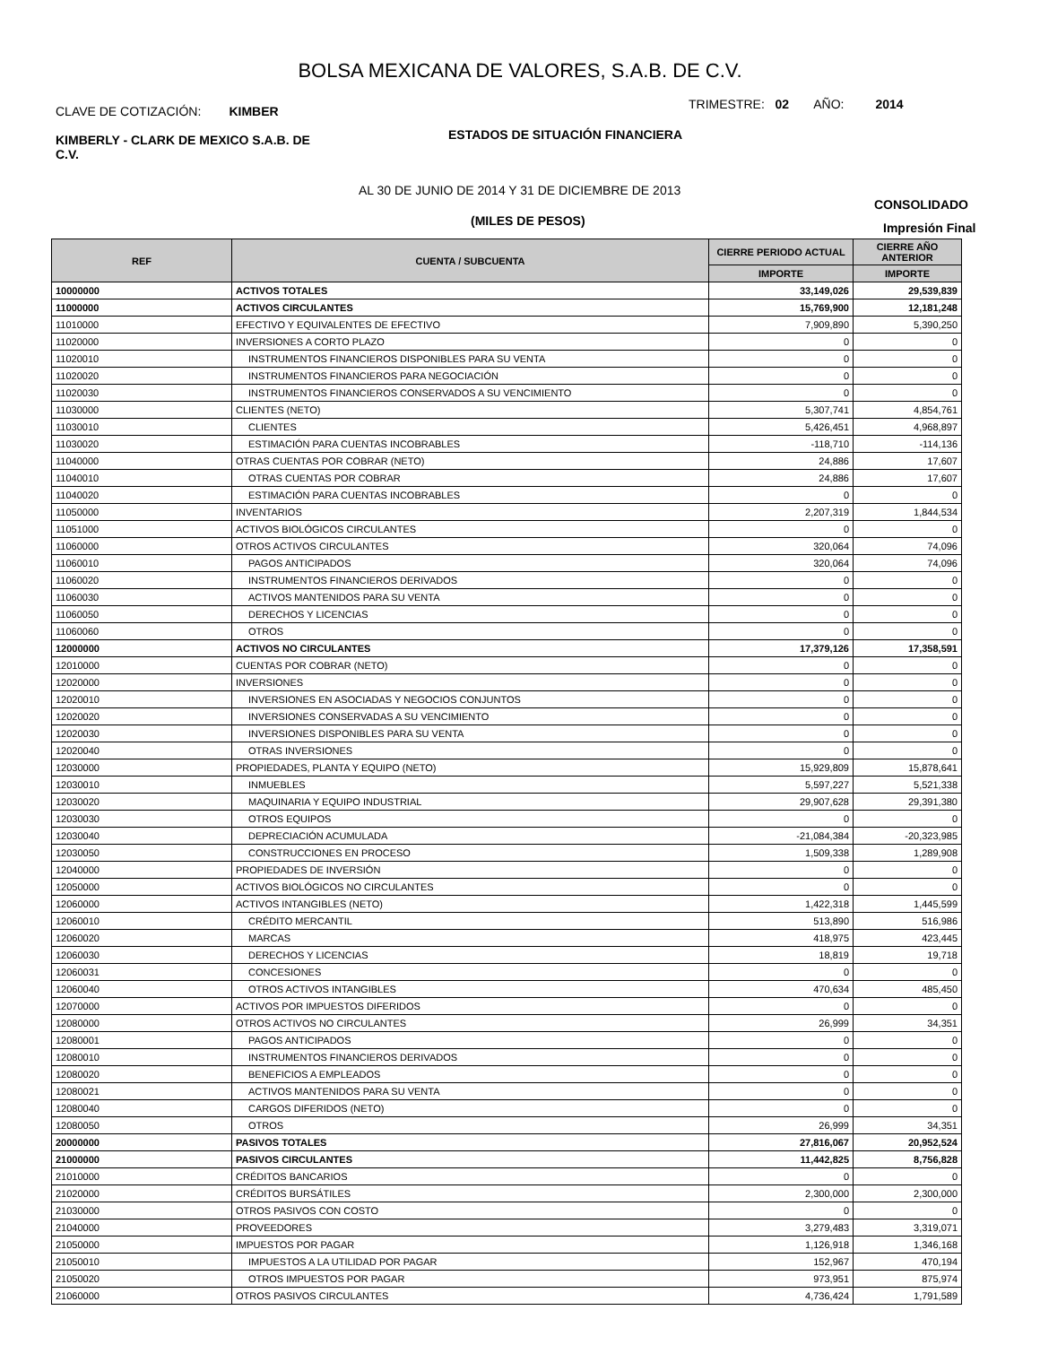BOLSA MEXICANA DE VALORES, S.A.B. DE C.V.
CLAVE DE COTIZACIÓN: KIMBER
TRIMESTRE: 02 AÑO: 2014
KIMBERLY - CLARK DE MEXICO S.A.B. DE C.V.
ESTADOS DE SITUACIÓN FINANCIERA
AL 30 DE JUNIO DE 2014 Y 31 DE DICIEMBRE DE 2013
CONSOLIDADO
(MILES DE PESOS) Impresión Final
| REF | CUENTA / SUBCUENTA | CIERRE PERIODO ACTUAL | CIERRE AÑO ANTERIOR |
| --- | --- | --- | --- |
| | | IMPORTE | IMPORTE |
| 10000000 | ACTIVOS TOTALES | 33,149,026 | 29,539,839 |
| 11000000 | ACTIVOS CIRCULANTES | 15,769,900 | 12,181,248 |
| 11010000 | EFECTIVO Y EQUIVALENTES DE EFECTIVO | 7,909,890 | 5,390,250 |
| 11020000 | INVERSIONES A CORTO PLAZO | 0 | 0 |
| 11020010 | INSTRUMENTOS FINANCIEROS DISPONIBLES PARA SU VENTA | 0 | 0 |
| 11020020 | INSTRUMENTOS FINANCIEROS PARA NEGOCIACIÓN | 0 | 0 |
| 11020030 | INSTRUMENTOS FINANCIEROS CONSERVADOS A SU VENCIMIENTO | 0 | 0 |
| 11030000 | CLIENTES (NETO) | 5,307,741 | 4,854,761 |
| 11030010 | CLIENTES | 5,426,451 | 4,968,897 |
| 11030020 | ESTIMACIÓN PARA CUENTAS INCOBRABLES | -118,710 | -114,136 |
| 11040000 | OTRAS CUENTAS POR COBRAR (NETO) | 24,886 | 17,607 |
| 11040010 | OTRAS CUENTAS POR COBRAR | 24,886 | 17,607 |
| 11040020 | ESTIMACIÓN PARA CUENTAS INCOBRABLES | 0 | 0 |
| 11050000 | INVENTARIOS | 2,207,319 | 1,844,534 |
| 11051000 | ACTIVOS BIOLÓGICOS CIRCULANTES | 0 | 0 |
| 11060000 | OTROS ACTIVOS CIRCULANTES | 320,064 | 74,096 |
| 11060010 | PAGOS ANTICIPADOS | 320,064 | 74,096 |
| 11060020 | INSTRUMENTOS FINANCIEROS DERIVADOS | 0 | 0 |
| 11060030 | ACTIVOS MANTENIDOS PARA SU VENTA | 0 | 0 |
| 11060050 | DERECHOS Y LICENCIAS | 0 | 0 |
| 11060060 | OTROS | 0 | 0 |
| 12000000 | ACTIVOS NO CIRCULANTES | 17,379,126 | 17,358,591 |
| 12010000 | CUENTAS POR COBRAR (NETO) | 0 | 0 |
| 12020000 | INVERSIONES | 0 | 0 |
| 12020010 | INVERSIONES EN ASOCIADAS Y NEGOCIOS CONJUNTOS | 0 | 0 |
| 12020020 | INVERSIONES CONSERVADAS A SU VENCIMIENTO | 0 | 0 |
| 12020030 | INVERSIONES DISPONIBLES PARA SU VENTA | 0 | 0 |
| 12020040 | OTRAS INVERSIONES | 0 | 0 |
| 12030000 | PROPIEDADES, PLANTA Y EQUIPO (NETO) | 15,929,809 | 15,878,641 |
| 12030010 | INMUEBLES | 5,597,227 | 5,521,338 |
| 12030020 | MAQUINARIA Y EQUIPO INDUSTRIAL | 29,907,628 | 29,391,380 |
| 12030030 | OTROS EQUIPOS | 0 | 0 |
| 12030040 | DEPRECIACIÓN ACUMULADA | -21,084,384 | -20,323,985 |
| 12030050 | CONSTRUCCIONES EN PROCESO | 1,509,338 | 1,289,908 |
| 12040000 | PROPIEDADES DE INVERSIÓN | 0 | 0 |
| 12050000 | ACTIVOS BIOLÓGICOS NO CIRCULANTES | 0 | 0 |
| 12060000 | ACTIVOS INTANGIBLES (NETO) | 1,422,318 | 1,445,599 |
| 12060010 | CRÉDITO MERCANTIL | 513,890 | 516,986 |
| 12060020 | MARCAS | 418,975 | 423,445 |
| 12060030 | DERECHOS Y LICENCIAS | 18,819 | 19,718 |
| 12060031 | CONCESIONES | 0 | 0 |
| 12060040 | OTROS ACTIVOS INTANGIBLES | 470,634 | 485,450 |
| 12070000 | ACTIVOS POR IMPUESTOS DIFERIDOS | 0 | 0 |
| 12080000 | OTROS ACTIVOS NO CIRCULANTES | 26,999 | 34,351 |
| 12080001 | PAGOS ANTICIPADOS | 0 | 0 |
| 12080010 | INSTRUMENTOS FINANCIEROS DERIVADOS | 0 | 0 |
| 12080020 | BENEFICIOS A EMPLEADOS | 0 | 0 |
| 12080021 | ACTIVOS MANTENIDOS PARA SU VENTA | 0 | 0 |
| 12080040 | CARGOS DIFERIDOS (NETO) | 0 | 0 |
| 12080050 | OTROS | 26,999 | 34,351 |
| 20000000 | PASIVOS TOTALES | 27,816,067 | 20,952,524 |
| 21000000 | PASIVOS CIRCULANTES | 11,442,825 | 8,756,828 |
| 21010000 | CRÉDITOS BANCARIOS | 0 | 0 |
| 21020000 | CRÉDITOS BURSÁTILES | 2,300,000 | 2,300,000 |
| 21030000 | OTROS PASIVOS CON COSTO | 0 | 0 |
| 21040000 | PROVEEDORES | 3,279,483 | 3,319,071 |
| 21050000 | IMPUESTOS POR PAGAR | 1,126,918 | 1,346,168 |
| 21050010 | IMPUESTOS A LA UTILIDAD POR PAGAR | 152,967 | 470,194 |
| 21050020 | OTROS IMPUESTOS POR PAGAR | 973,951 | 875,974 |
| 21060000 | OTROS PASIVOS CIRCULANTES | 4,736,424 | 1,791,589 |